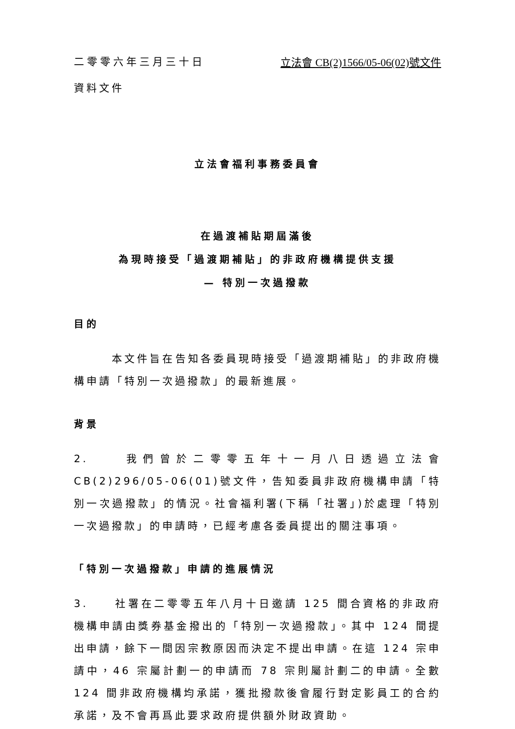二零零六年三月三十日 立法會 CB(2)1566/05-06(02)號文件
資料文件
立法會福利事務委員會
在過渡補貼期屆滿後
為現時接受「過渡期補貼」的非政府機構提供支援
— 特別一次過撥款
目的
　　　本文件旨在告知各委員現時接受「過渡期補貼」的非政府機構申請「特別一次過撥款」的最新進展。
背景
2.　　我們曾於二零零五年十一月八日透過立法會 CB(2)296/05-06(01)號文件，告知委員非政府機構申請「特別一次過撥款」的情況。社會福利署(下稱「社署」)於處理「特別一次過撥款」的申請時，已經考慮各委員提出的關注事項。
「特別一次過撥款」申請的進展情況
3.　　社署在二零零五年八月十日邀請 125 間合資格的非政府機構申請由獎券基金撥出的「特別一次過撥款」。其中 124 間提出申請，餘下一間因宗教原因而決定不提出申請。在這 124 宗申請中，46 宗屬計劃一的申請而 78 宗則屬計劃二的申請。全數 124 間非政府機構均承諾，獲批撥款後會履行對定影員工的合約承諾，及不會再爲此要求政府提供額外財政資助。